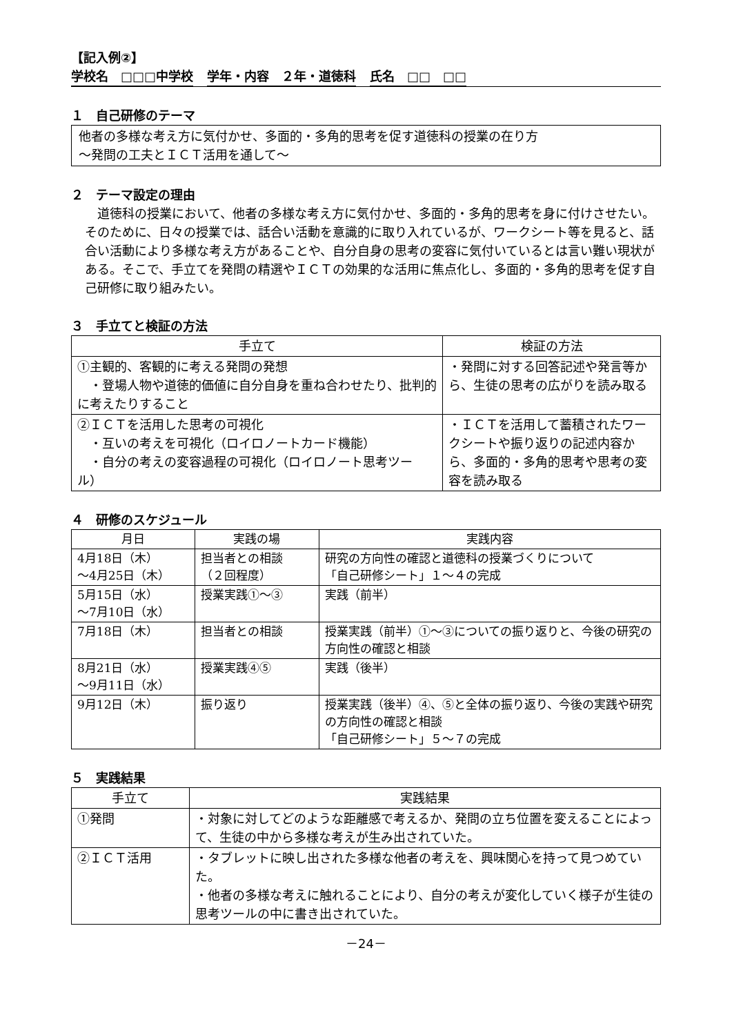【記入例②】
学校名　□□□中学校 学年・内容　２年・道徳科 氏名　□□　□□
１　自己研修のテーマ
他者の多様な考え方に気付かせ、多面的・多角的思考を促す道徳科の授業の在り方
～発問の工夫とＩＣＴ活用を通して～
２　テーマ設定の理由
道徳科の授業において、他者の多様な考え方に気付かせ、多面的・多角的思考を身に付けさせたい。そのために、日々の授業では、話合い活動を意識的に取り入れているが、ワークシート等を見ると、話合い活動により多様な考え方があることや、自分自身の思考の変容に気付いているとは言い難い現状がある。そこで、手立てを発問の精選やＩＣＴの効果的な活用に焦点化し、多面的・多角的思考を促す自己研修に取り組みたい。
３　手立てと検証の方法
| 手立て | 検証の方法 |
| --- | --- |
| ①主観的、客観的に考える発問の発想 ・登場人物や道徳的価値に自分自身を重ね合わせたり、批判的に考えたりすること | ・発問に対する回答記述や発言等から、生徒の思考の広がりを読み取る |
| ②ＩＣＴを活用した思考の可視化 ・互いの考えを可視化（ロイロノートカード機能） ・自分の考えの変容過程の可視化（ロイロノート思考ツール） | ・ＩＣＴを活用して蓄積されたワークシートや振り返りの記述内容から、多面的・多角的思考や思考の変容を読み取る |
４　研修のスケジュール
| 月日 | 実践の場 | 実践内容 |
| --- | --- | --- |
| 4月18日（木） ～4月25日（木） | 担当者との相談 （２回程度） | 研究の方向性の確認と道徳科の授業づくりについて 「自己研修シート」１～４の完成 |
| 5月15日（水） ～7月10日（水） | 授業実践①～③ | 実践（前半） |
| 7月18日（木） | 担当者との相談 | 授業実践（前半）①～③についての振り返りと、今後の研究の方向性の確認と相談 |
| 8月21日（水） ～9月11日（水） | 授業実践④⑤ | 実践（後半） |
| 9月12日（木） | 振り返り | 授業実践（後半）④、⑤と全体の振り返り、今後の実践や研究の方向性の確認と相談 「自己研修シート」５～７の完成 |
５　実践結果
| 手立て | 実践結果 |
| --- | --- |
| ①発問 | ・対象に対してどのような距離感で考えるか、発問の立ち位置を変えることによって、生徒の中から多様な考えが生み出されていた。 |
| ②ＩＣＴ活用 | ・タブレットに映し出された多様な他者の考えを、興味関心を持って見つめていた。 ・他者の多様な考えに触れることにより、自分の考えが変化していく様子が生徒の思考ツールの中に書き出されていた。 |
－24－